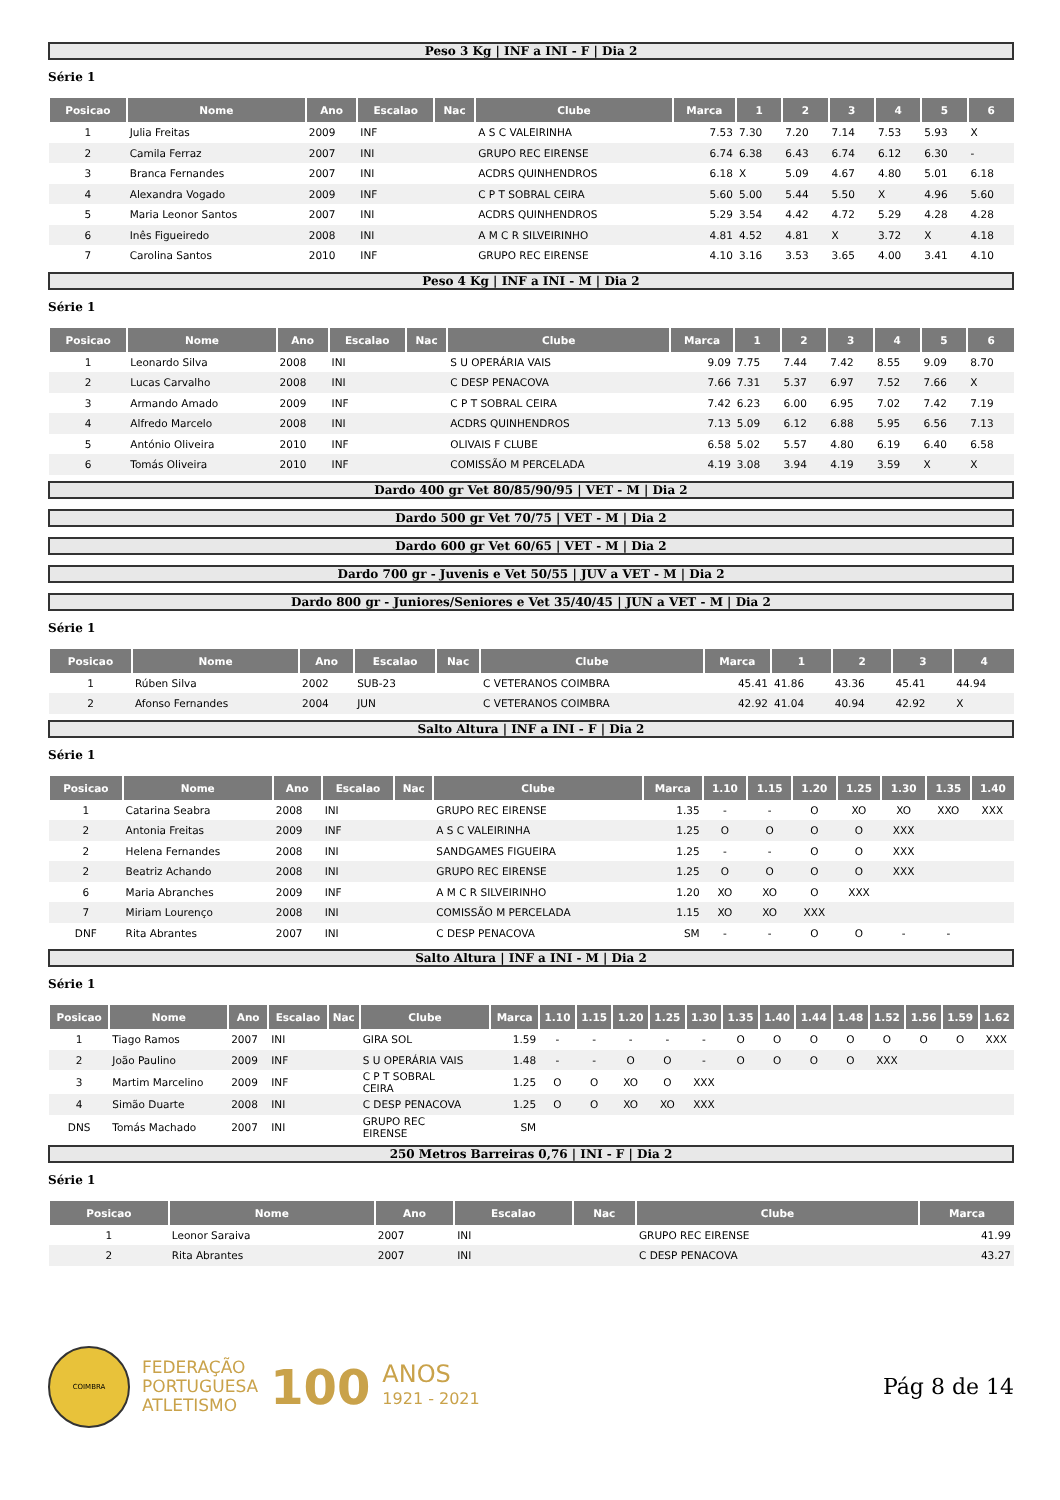Peso 3 Kg | INF a INI - F | Dia 2
Série 1
| Posicao | Nome | Ano | Escalao | Nac | Clube | Marca | 1 | 2 | 3 | 4 | 5 | 6 |
| --- | --- | --- | --- | --- | --- | --- | --- | --- | --- | --- | --- | --- |
| 1 | Julia Freitas | 2009 | INF | | A S C VALEIRINHA | 7.53 | 7.30 | 7.20 | 7.14 | 7.53 | 5.93 | X |
| 2 | Camila Ferraz | 2007 | INI | | GRUPO REC EIRENSE | 6.74 | 6.38 | 6.43 | 6.74 | 6.12 | 6.30 | - |
| 3 | Branca Fernandes | 2007 | INI | | ACDRS QUINHENDROS | 6.18 | X | 5.09 | 4.67 | 4.80 | 5.01 | 6.18 |
| 4 | Alexandra Vogado | 2009 | INF | | C P T SOBRAL CEIRA | 5.60 | 5.00 | 5.44 | 5.50 | X | 4.96 | 5.60 |
| 5 | Maria Leonor Santos | 2007 | INI | | ACDRS QUINHENDROS | 5.29 | 3.54 | 4.42 | 4.72 | 5.29 | 4.28 | 4.28 |
| 6 | Inês Figueiredo | 2008 | INI | | A M C R SILVEIRINHO | 4.81 | 4.52 | 4.81 | X | 3.72 | X | 4.18 |
| 7 | Carolina Santos | 2010 | INF | | GRUPO REC EIRENSE | 4.10 | 3.16 | 3.53 | 3.65 | 4.00 | 3.41 | 4.10 |
Peso 4 Kg | INF a INI - M | Dia 2
Série 1
| Posicao | Nome | Ano | Escalao | Nac | Clube | Marca | 1 | 2 | 3 | 4 | 5 | 6 |
| --- | --- | --- | --- | --- | --- | --- | --- | --- | --- | --- | --- | --- |
| 1 | Leonardo Silva | 2008 | INI | | S U OPERÁRIA VAIS | 9.09 | 7.75 | 7.44 | 7.42 | 8.55 | 9.09 | 8.70 |
| 2 | Lucas Carvalho | 2008 | INI | | C DESP PENACOVA | 7.66 | 7.31 | 5.37 | 6.97 | 7.52 | 7.66 | X |
| 3 | Armando Amado | 2009 | INF | | C P T SOBRAL CEIRA | 7.42 | 6.23 | 6.00 | 6.95 | 7.02 | 7.42 | 7.19 |
| 4 | Alfredo Marcelo | 2008 | INI | | ACDRS QUINHENDROS | 7.13 | 5.09 | 6.12 | 6.88 | 5.95 | 6.56 | 7.13 |
| 5 | António Oliveira | 2010 | INF | | OLIVAIS F CLUBE | 6.58 | 5.02 | 5.57 | 4.80 | 6.19 | 6.40 | 6.58 |
| 6 | Tomás Oliveira | 2010 | INF | | COMISSÃO M PERCELADA | 4.19 | 3.08 | 3.94 | 4.19 | 3.59 | X | X |
Dardo 400 gr Vet 80/85/90/95 | VET - M | Dia 2
Dardo 500 gr Vet 70/75 | VET - M | Dia 2
Dardo 600 gr Vet 60/65 | VET - M | Dia 2
Dardo 700 gr - Juvenis e Vet 50/55 | JUV a VET - M | Dia 2
Dardo 800 gr - Juniores/Seniores e Vet 35/40/45 | JUN a VET - M | Dia 2
Série 1
| Posicao | Nome | Ano | Escalao | Nac | Clube | Marca | 1 | 2 | 3 | 4 |
| --- | --- | --- | --- | --- | --- | --- | --- | --- | --- | --- |
| 1 | Rúben Silva | 2002 | SUB-23 | | C VETERANOS COIMBRA | 45.41 | 41.86 | 43.36 | 45.41 | 44.94 |
| 2 | Afonso Fernandes | 2004 | JUN | | C VETERANOS COIMBRA | 42.92 | 41.04 | 40.94 | 42.92 | X |
Salto Altura | INF a INI - F | Dia 2
Série 1
| Posicao | Nome | Ano | Escalao | Nac | Clube | Marca | 1.10 | 1.15 | 1.20 | 1.25 | 1.30 | 1.35 | 1.40 |
| --- | --- | --- | --- | --- | --- | --- | --- | --- | --- | --- | --- | --- | --- |
| 1 | Catarina Seabra | 2008 | INI | | GRUPO REC EIRENSE | 1.35 | - | - | O | XO | XO | XXO | XXX |
| 2 | Antonia Freitas | 2009 | INF | | A S C VALEIRINHA | 1.25 | O | O | O | O | XXX | | |
| 2 | Helena Fernandes | 2008 | INI | | SANDGAMES FIGUEIRA | 1.25 | - | - | O | O | XXX | | |
| 2 | Beatriz Achando | 2008 | INI | | GRUPO REC EIRENSE | 1.25 | O | O | O | O | XXX | | |
| 6 | Maria Abranches | 2009 | INF | | A M C R SILVEIRINHO | 1.20 | XO | XO | O | XXX | | | |
| 7 | Miriam Lourenço | 2008 | INI | | COMISSÃO M PERCELADA | 1.15 | XO | XO | XXX | | | | |
| DNF | Rita Abrantes | 2007 | INI | | C DESP PENACOVA | SM | - | - | O | O | - | - | |
Salto Altura | INF a INI - M | Dia 2
Série 1
| Posicao | Nome | Ano | Escalao | Nac | Clube | Marca | 1.10 | 1.15 | 1.20 | 1.25 | 1.30 | 1.35 | 1.40 | 1.44 | 1.48 | 1.52 | 1.56 | 1.59 | 1.62 |
| --- | --- | --- | --- | --- | --- | --- | --- | --- | --- | --- | --- | --- | --- | --- | --- | --- | --- | --- | --- |
| 1 | Tiago Ramos | 2007 | INI | | GIRA SOL | 1.59 | - | - | - | - | - | O | O | O | O | O | O | O | XXX |
| 2 | João Paulino | 2009 | INF | | S U OPERÁRIA VAIS | 1.48 | - | - | O | O | - | O | O | O | O | XXX | | | |
| 3 | Martim Marcelino | 2009 | INF | | C P T SOBRAL CEIRA | 1.25 | O | O | XO | O | XXX | | | | | | | | |
| 4 | Simão Duarte | 2008 | INI | | C DESP PENACOVA | 1.25 | O | O | XO | XO | XXX | | | | | | | | |
| DNS | Tomás Machado | 2007 | INI | | GRUPO REC EIRENSE | SM | | | | | | | | | | | | | |
250 Metros Barreiras 0,76 | INI - F | Dia 2
Série 1
| Posicao | Nome | Ano | Escalao | Nac | Clube | Marca |
| --- | --- | --- | --- | --- | --- | --- |
| 1 | Leonor Saraiva | 2007 | INI | | GRUPO REC EIRENSE | 41.99 |
| 2 | Rita Abrantes | 2007 | INI | | C DESP PENACOVA | 43.27 |
COIMBRA
FEDERAÇÃO
PORTUGUESA
ATLETISMO
100
ANOS
1921 - 2021
Pág 8 de 14